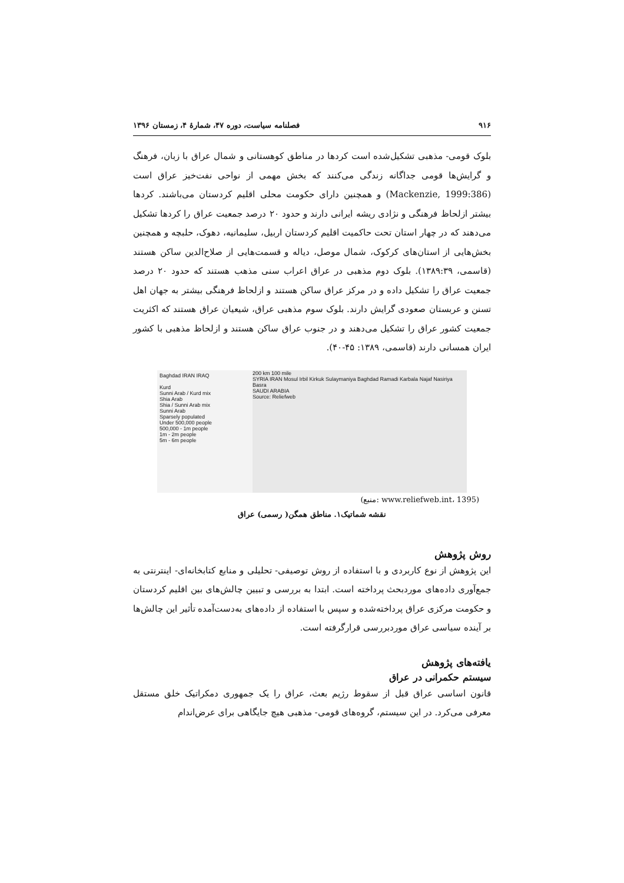۹۱۶ فصلنامه سیاست، دوره ۴۷، شمارهٔ ۴، زمستان ۱۳۹۶
بلوک قومی- مذهبی تشکیل‌شده است کردها در مناطق کوهستانی و شمال عراق با زبان، فرهنگ و گرایش‌ها قومی جداگانه زندگی می‌کنند که بخش مهمی از نواحی نفت‌خیز عراق است (Mackenzie, 1999:386) و همچنین دارای حکومت محلی اقلیم کردستان می‌باشند. کردها بیشتر ازلحاظ فرهنگی و نژادی ریشه ایرانی دارند و حدود ۲۰ درصد جمعیت عراق را کردها تشکیل می‌دهند که در چهار استان تحت حاکمیت اقلیم کردستان اربیل، سلیمانیه، دهوک، حلبچه و همچنین بخش‌هایی از استان‌های کرکوک، شمال موصل، دیاله و قسمت‌هایی از صلاح‌الدین ساکن هستند (قاسمی، ۱۳۸۹:۳۹). بلوک دوم مذهبی در عراق اعراب سنی مذهب هستند که حدود ۲۰ درصد جمعیت عراق را تشکیل داده و در مرکز عراق ساکن هستند و ازلحاظ فرهنگی بیشتر به جهان اهل تسنن و عربستان صعودی گرایش دارند. بلوک سوم مذهبی عراق، شیعیان عراق هستند که اکثریت جمعیت کشور عراق را تشکیل می‌دهند و در جنوب عراق ساکن هستند و ازلحاظ مذهبی با کشور ایران همسانی دارند (قاسمی، ۱۳۸۹: ۴۵-۴۰).
Baghdad IRAN IRAQ
Kurd
Sunni Arab / Kurd mix
Shia Arab
Shia / Sunni Arab mix
Sunni Arab
Sparsely populated
Under 500,000 people
500,000 - 1m people
1m - 2m people
5m - 6m people
200 km 100 mile
SYRIA IRAN Mosul Irbil Kirkuk Sulaymaniya Baghdad Ramadi Karbala Najaf Nasiriya Basra
SAUDI ARABIA
Source: Reliefweb
(منبع: www.reliefweb.int، 1395)
نقشه شماتیک۱. مناطق همگن( رسمی) عراق
روش پژوهش
این پژوهش از نوع کاربردی و با استفاده از روش توصیفی- تحلیلی و منابع کتابخانه‌ای- اینترنتی به جمع‌آوری داده‌های موردبحث پرداخته است. ابتدا به بررسی و تبیین چالش‌های بین اقلیم کردستان و حکومت مرکزی عراق پرداخته‌شده و سپس با استفاده از داده‌های به‌دست‌آمده تأثیر این چالش‌ها بر آینده سیاسی عراق موردبررسی قرارگرفته است.
یافته‌های پژوهش
سیستم حکمرانی در عراق
قانون اساسی عراق قبل از سقوط رژیم بعث، عراق را یک جمهوری دمکراتیک خلق مستقل معرفی می‌کرد. در این سیستم، گروه‌های قومی- مذهبی هیچ جایگاهی برای عرض‌اندام